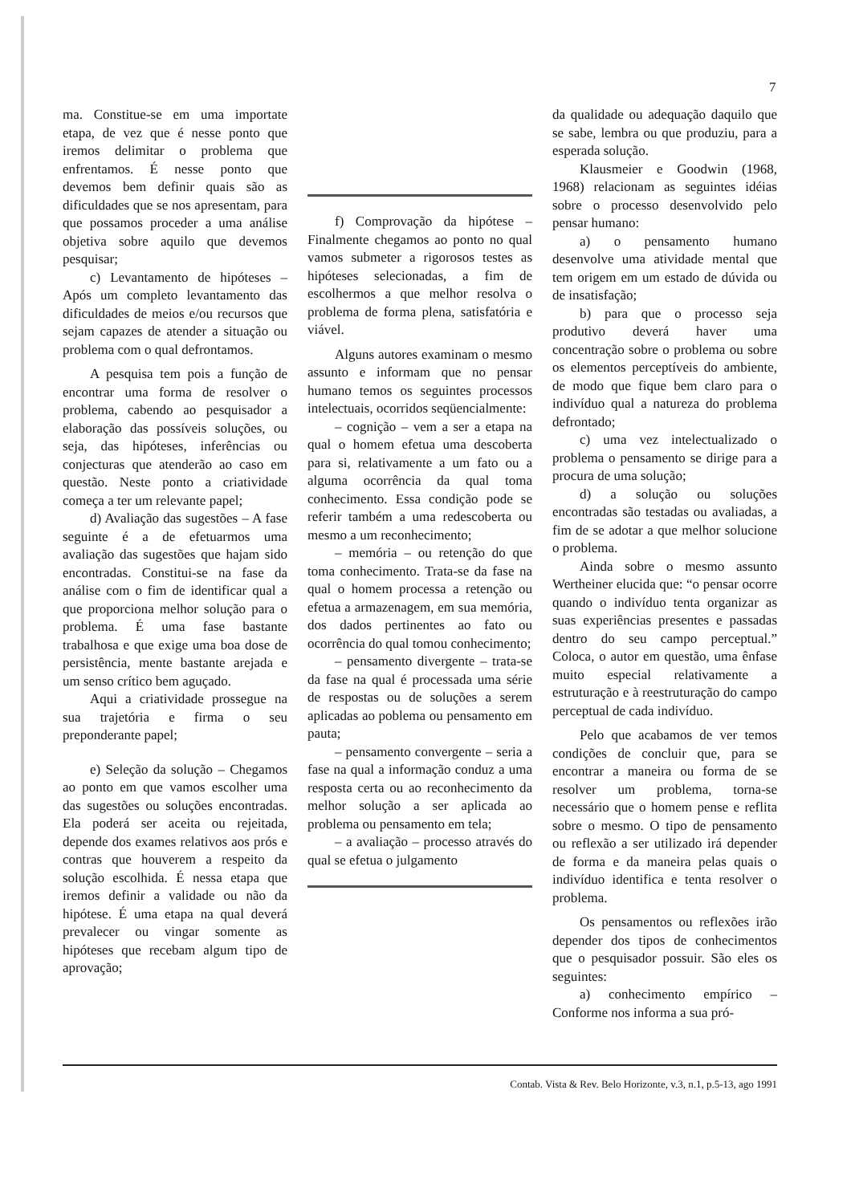7
ma. Constitue-se em uma importate etapa, de vez que é nesse ponto que iremos delimitar o problema que enfrentamos. É nesse ponto que devemos bem definir quais são as dificuldades que se nos apresentam, para que possamos proceder a uma análise objetiva sobre aquilo que devemos pesquisar;
c) Levantamento de hipóteses – Após um completo levantamento das dificuldades de meios e/ou recursos que sejam capazes de atender a situação ou problema com o qual defrontamos.
A pesquisa tem pois a função de encontrar uma forma de resolver o problema, cabendo ao pesquisador a elaboração das possíveis soluções, ou seja, das hipóteses, inferências ou conjecturas que atenderão ao caso em questão. Neste ponto a criatividade começa a ter um relevante papel;
d) Avaliação das sugestões – A fase seguinte é a de efetuarmos uma avaliação das sugestões que hajam sido encontradas. Constitui-se na fase da análise com o fim de identificar qual a que proporciona melhor solução para o problema. É uma fase bastante trabalhosa e que exige uma boa dose de persistência, mente bastante arejada e um senso crítico bem aguçado.
Aqui a criatividade prossegue na sua trajetória e firma o seu preponderante papel;
e) Seleção da solução – Chegamos ao ponto em que vamos escolher uma das sugestões ou soluções encontradas. Ela poderá ser aceita ou rejeitada, depende dos exames relativos aos prós e contras que houverem a respeito da solução escolhida. É nessa etapa que iremos definir a validade ou não da hipótese. É uma etapa na qual deverá prevalecer ou vingar somente as hipóteses que recebam algum tipo de aprovação;
f) Comprovação da hipótese – Finalmente chegamos ao ponto no qual vamos submeter a rigorosos testes as hipóteses selecionadas, a fim de escolhermos a que melhor resolva o problema de forma plena, satisfatória e viável.
Alguns autores examinam o mesmo assunto e informam que no pensar humano temos os seguintes processos intelectuais, ocorridos seqüencialmente:
– cognição – vem a ser a etapa na qual o homem efetua uma descoberta para si, relativamente a um fato ou a alguma ocorrência da qual toma conhecimento. Essa condição pode se referir também a uma redescoberta ou mesmo a um reconhecimento;
– memória – ou retenção do que toma conhecimento. Trata-se da fase na qual o homem processa a retenção ou efetua a armazenagem, em sua memória, dos dados pertinentes ao fato ou ocorrência do qual tomou conhecimento;
– pensamento divergente – trata-se da fase na qual é processada uma série de respostas ou de soluções a serem aplicadas ao poblema ou pensamento em pauta;
– pensamento convergente – seria a fase na qual a informação conduz a uma resposta certa ou ao reconhecimento da melhor solução a ser aplicada ao problema ou pensamento em tela;
– a avaliação – processo através do qual se efetua o julgamento
da qualidade ou adequação daquilo que se sabe, lembra ou que produziu, para a esperada solução.
Klausmeier e Goodwin (1968, 1968) relacionam as seguintes idéias sobre o processo desenvolvido pelo pensar humano:
a) o pensamento humano desenvolve uma atividade mental que tem origem em um estado de dúvida ou de insatisfação;
b) para que o processo seja produtivo deverá haver uma concentração sobre o problema ou sobre os elementos perceptíveis do ambiente, de modo que fique bem claro para o indivíduo qual a natureza do problema defrontado;
c) uma vez intelectualizado o problema o pensamento se dirige para a procura de uma solução;
d) a solução ou soluções encontradas são testadas ou avaliadas, a fim de se adotar a que melhor solucione o problema.
Ainda sobre o mesmo assunto Wertheiner elucida que: “o pensar ocorre quando o indivíduo tenta organizar as suas experiências presentes e passadas dentro do seu campo perceptual.” Coloca, o autor em questão, uma ênfase muito especial relativamente a estruturação e à reestruturação do campo perceptual de cada indivíduo.
Pelo que acabamos de ver temos condições de concluir que, para se encontrar a maneira ou forma de se resolver um problema, torna-se necessário que o homem pense e reflita sobre o mesmo. O tipo de pensamento ou reflexão a ser utilizado irá depender de forma e da maneira pelas quais o indivíduo identifica e tenta resolver o problema.
Os pensamentos ou reflexões irão depender dos tipos de conhecimentos que o pesquisador possuir. São eles os seguintes:
a) conhecimento empírico – Conforme nos informa a sua pró-
Contab. Vista & Rev. Belo Horizonte, v.3, n.1, p.5-13, ago 1991